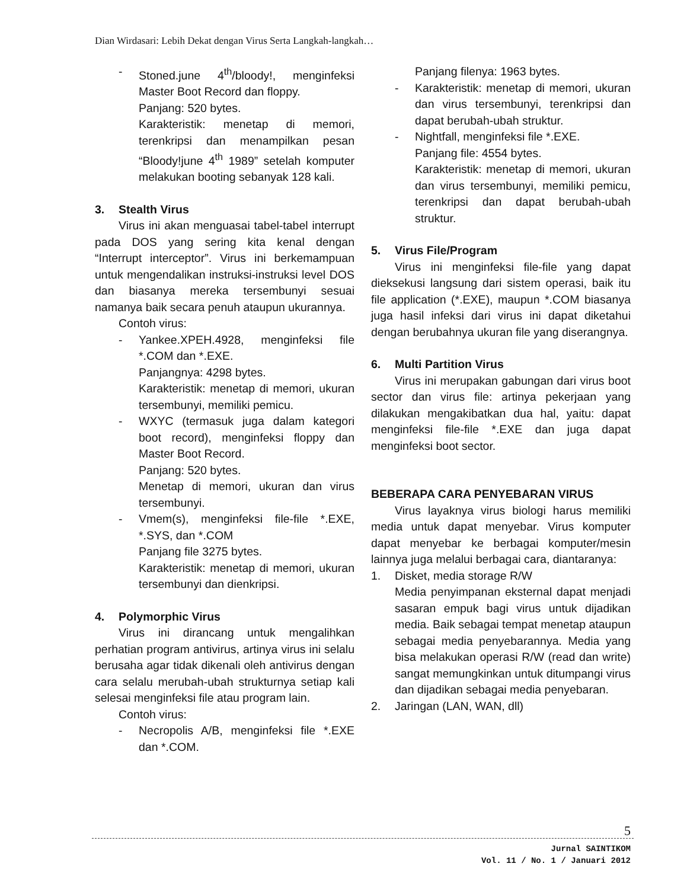Dian Wirdasari: Lebih Dekat dengan Virus Serta Langkah-langkah…
- Stoned.june 4<sup>th</sup>/bloody!, menginfeksi Master Boot Record dan floppy.
Panjang: 520 bytes.
Karakteristik: menetap di memori, terenkripsi dan menampilkan pesan “Bloody!june 4<sup>th</sup> 1989” setelah komputer melakukan booting sebanyak 128 kali.
3. Stealth Virus
Virus ini akan menguasai tabel-tabel interrupt pada DOS yang sering kita kenal dengan “Interrupt interceptor”. Virus ini berkemampuan untuk mengendalikan instruksi-instruksi level DOS dan biasanya mereka tersembunyi sesuai namanya baik secara penuh ataupun ukurannya.
Contoh virus:
- Yankee.XPEH.4928, menginfeksi file *.COM dan *.EXE.
Panjangnya: 4298 bytes.
Karakteristik: menetap di memori, ukuran tersembunyi, memiliki pemicu.
- WXYC (termasuk juga dalam kategori boot record), menginfeksi floppy dan Master Boot Record.
Panjang: 520 bytes.
Menetap di memori, ukuran dan virus tersembunyi.
- Vmem(s), menginfeksi file-file *.EXE, *.SYS, dan *.COM
Panjang file 3275 bytes.
Karakteristik: menetap di memori, ukuran tersembunyi dan dienkripsi.
4. Polymorphic Virus
Virus ini dirancang untuk mengalihkan perhatian program antivirus, artinya virus ini selalu berusaha agar tidak dikenali oleh antivirus dengan cara selalu merubah-ubah strukturnya setiap kali selesai menginfeksi file atau program lain.
Contoh virus:
- Necropolis A/B, menginfeksi file *.EXE dan *.COM.
Panjang filenya: 1963 bytes.
- Karakteristik: menetap di memori, ukuran dan virus tersembunyi, terenkripsi dan dapat berubah-ubah struktur.
- Nightfall, menginfeksi file *.EXE.
Panjang file: 4554 bytes.
Karakteristik: menetap di memori, ukuran dan virus tersembunyi, memiliki pemicu, terenkripsi dan dapat berubah-ubah struktur.
5. Virus File/Program
Virus ini menginfeksi file-file yang dapat dieksekusi langsung dari sistem operasi, baik itu file application (*.EXE), maupun *.COM biasanya juga hasil infeksi dari virus ini dapat diketahui dengan berubahnya ukuran file yang diserangnya.
6. Multi Partition Virus
Virus ini merupakan gabungan dari virus boot sector dan virus file: artinya pekerjaan yang dilakukan mengakibatkan dua hal, yaitu: dapat menginfeksi file-file *.EXE dan juga dapat menginfeksi boot sector.
BEBERAPA CARA PENYEBARAN VIRUS
Virus layaknya virus biologi harus memiliki media untuk dapat menyebar. Virus komputer dapat menyebar ke berbagai komputer/mesin lainnya juga melalui berbagai cara, diantaranya:
1. Disket, media storage R/W
Media penyimpanan eksternal dapat menjadi sasaran empuk bagi virus untuk dijadikan media. Baik sebagai tempat menetap ataupun sebagai media penyebarannya. Media yang bisa melakukan operasi R/W (read dan write) sangat memungkinkan untuk ditumpangi virus dan dijadikan sebagai media penyebaran.
2. Jaringan (LAN, WAN, dll)
5
Jurnal SAINTIKOM
Vol. 11 / No. 1 / Januari 2012